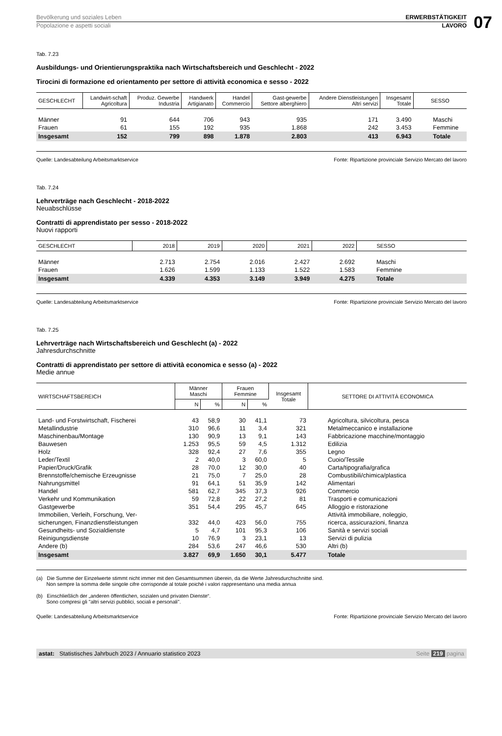Bevölkerung und soziales Leben ERWERBSTÄTIGKEIT
Popolazione e aspetti sociali LAVORO
07
Tab. 7.23
Ausbildungs- und Orientierungspraktika nach Wirtschaftsbereich und Geschlecht - 2022
Tirocini di formazione ed orientamento per settore di attività economica e sesso - 2022
| GESCHLECHT | Landwirt-schaft Agricoltura | Produz. Gewerbe Industria | Handwerk Artigianato | Handel Commercio | Gast-gewerbe Settore alberghiero | Andere Dienstleistungen Altri servizi | Insgesamt Totale | SESSO |
| --- | --- | --- | --- | --- | --- | --- | --- | --- |
| Männer | 91 | 644 | 706 | 943 | 935 | 171 | 3.490 | Maschi |
| Frauen | 61 | 155 | 192 | 935 | 1.868 | 242 | 3.453 | Femmine |
| Insgesamt | 152 | 799 | 898 | 1.878 | 2.803 | 413 | 6.943 | Totale |
Quelle: Landesabteilung Arbeitsmarktservice Fonte: Ripartizione provinciale Servizio Mercato del lavoro
Tab. 7.24
Lehrverträge nach Geschlecht - 2018-2022
Neuabschlüsse
Contratti di apprendistato per sesso - 2018-2022
Nuovi rapporti
| GESCHLECHT | 2018 | 2019 | 2020 | 2021 | 2022 | SESSO |
| --- | --- | --- | --- | --- | --- | --- |
| Männer | 2.713 | 2.754 | 2.016 | 2.427 | 2.692 | Maschi |
| Frauen | 1.626 | 1.599 | 1.133 | 1.522 | 1.583 | Femmine |
| Insgesamt | 4.339 | 4.353 | 3.149 | 3.949 | 4.275 | Totale |
Quelle: Landesabteilung Arbeitsmarktservice Fonte: Ripartizione provinciale Servizio Mercato del lavoro
Tab. 7.25
Lehrverträge nach Wirtschaftsbereich und Geschlecht (a) - 2022
Jahresdurchschnitte
Contratti di apprendistato per settore di attività economica e sesso (a) - 2022
Medie annue
| WIRTSCHAFTSBEREICH | Männer Maschi | | Frauen Femmine | | Insgesamt Totale | SETTORE DI ATTIVITÀ ECONOMICA |
| --- | --- | --- | --- | --- | --- | --- |
| | N | % | N | % | | |
| Land- und Forstwirtschaft, Fischerei | 43 | 58,9 | 30 | 41,1 | 73 | Agricoltura, silvicoltura, pesca |
| Metallindustrie | 310 | 96,6 | 11 | 3,4 | 321 | Metalmeccanico e installazione |
| Maschinenbau/Montage | 130 | 90,9 | 13 | 9,1 | 143 | Fabbricazione macchine/montaggio |
| Bauwesen | 1.253 | 95,5 | 59 | 4,5 | 1.312 | Edilizia |
| Holz | 328 | 92,4 | 27 | 7,6 | 355 | Legno |
| Leder/Textil | 2 | 40,0 | 3 | 60,0 | 5 | Cuoio/Tessile |
| Papier/Druck/Grafik | 28 | 70,0 | 12 | 30,0 | 40 | Carta/tipografia/grafica |
| Brennstoffe/chemische Erzeugnisse | 21 | 75,0 | 7 | 25,0 | 28 | Combustibili/chimica/plastica |
| Nahrungsmittel | 91 | 64,1 | 51 | 35,9 | 142 | Alimentari |
| Handel | 581 | 62,7 | 345 | 37,3 | 926 | Commercio |
| Verkehr und Kommunikation | 59 | 72,8 | 22 | 27,2 | 81 | Trasporti e comunicazioni |
| Gastgewerbe | 351 | 54,4 | 295 | 45,7 | 645 | Alloggio e ristorazione |
| Immobilien, Verleih, Forschung, Ver- sicherungen, Finanzdienstleistungen | 332 | 44,0 | 423 | 56,0 | 755 | Attività immobiliare, noleggio, ricerca, assicurazioni, finanza |
| Gesundheits- und Sozialdienste | 5 | 4,7 | 101 | 95,3 | 106 | Sanità e servizi sociali |
| Reinigungsdienste | 10 | 76,9 | 3 | 23,1 | 13 | Servizi di pulizia |
| Andere (b) | 284 | 53,6 | 247 | 46,6 | 530 | Altri (b) |
| Insgesamt | 3.827 | 69,9 | 1.650 | 30,1 | 5.477 | Totale |
(a) Die Summe der Einzelwerte stimmt nicht immer mit den Gesamtsummen überein, da die Werte Jahresdurchschnitte sind.
Non sempre la somma delle singole cifre corrisponde al totale poiché i valori rappresentano una media annua
(b) Einschließlich der „anderen öffentlichen, sozialen und privaten Dienste“.
Sono compresi gli "altri servizi pubblici, sociali e personali".
Quelle: Landesabteilung Arbeitsmarktservice Fonte: Ripartizione provinciale Servizio Mercato del lavoro
astat: Statistisches Jahrbuch 2023 / Annuario statistico 2023 Seite 219 pagina